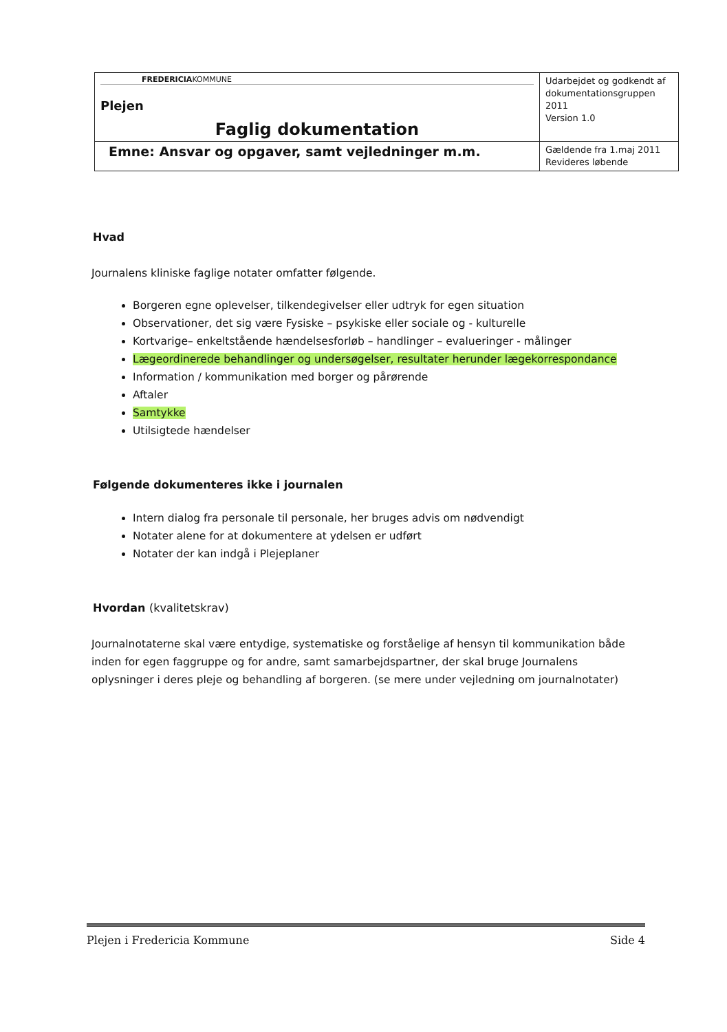| FREDERICIA KOMMUNE Plejen Faglig dokumentation | Udarbejdet og godkendt af dokumentationsgruppen 2011 Version 1.0 |
| Emne: Ansvar og opgaver, samt vejledninger m.m. | Gældende fra 1.maj 2011 Revideres løbende |
Hvad
Journalens kliniske faglige notater omfatter følgende.
Borgeren egne oplevelser, tilkendegivelser eller udtryk for egen situation
Observationer, det sig være Fysiske – psykiske eller sociale og - kulturelle
Kortvarige– enkeltstående hændelsesforløb – handlinger – evalueringer - målinger
Lægeordinerede behandlinger og undersøgelser, resultater herunder lægekorrespondance
Information / kommunikation med borger og pårørende
Aftaler
Samtykke
Utilsigtede hændelser
Følgende dokumenteres ikke i journalen
Intern dialog fra personale til personale, her bruges advis om nødvendigt
Notater alene for at dokumentere at ydelsen er udført
Notater der kan indgå i Plejeplaner
Hvordan (kvalitetskrav)
Journalnotaterne skal være entydige, systematiske og forståelige af hensyn til kommunikation både inden for egen faggruppe og for andre, samt samarbejdspartner, der skal bruge Journalens oplysninger i deres pleje og behandling af borgeren. (se mere under vejledning om journalnotater)
Plejen i Fredericia Kommune Side 4